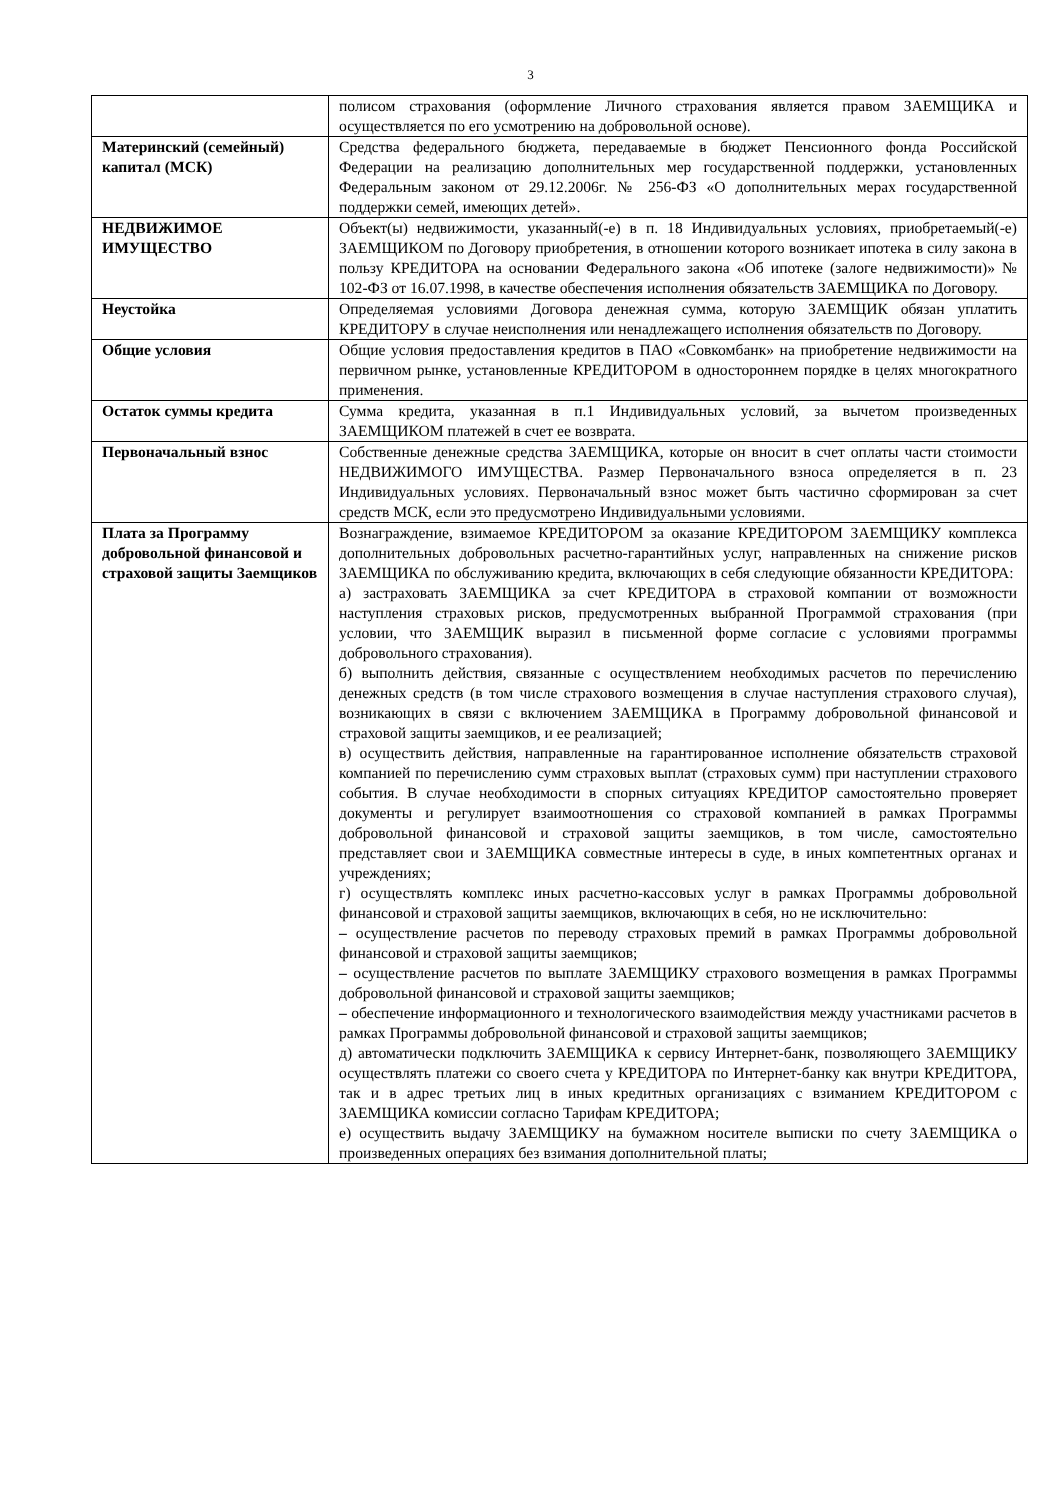3
| | полисом страхования (оформление Личного страхования является правом ЗАЕМЩИКА и осуществляется по его усмотрению на добровольной основе). |
| Материнский (семейный) капитал (МСК) | Средства федерального бюджета, передаваемые в бюджет Пенсионного фонда Российской Федерации на реализацию дополнительных мер государственной поддержки, установленных Федеральным законом от 29.12.2006г. № 256-ФЗ «О дополнительных мерах государственной поддержки семей, имеющих детей». |
| НЕДВИЖИМОЕ ИМУЩЕСТВО | Объект(ы) недвижимости, указанный(-е) в п. 18 Индивидуальных условиях, приобретаемый(-е) ЗАЕМЩИКОМ по Договору приобретения, в отношении которого возникает ипотека в силу закона в пользу КРЕДИТОРА на основании Федерального закона «Об ипотеке (залоге недвижимости)» № 102-ФЗ от 16.07.1998, в качестве обеспечения исполнения обязательств ЗАЕМЩИКА по Договору. |
| Неустойка | Определяемая условиями Договора денежная сумма, которую ЗАЕМЩИК обязан уплатить КРЕДИТОРУ в случае неисполнения или ненадлежащего исполнения обязательств по Договору. |
| Общие условия | Общие условия предоставления кредитов в ПАО «Совкомбанк» на приобретение недвижимости на первичном рынке, установленные КРЕДИТОРОМ в одностороннем порядке в целях многократного применения. |
| Остаток суммы кредита | Сумма кредита, указанная в п.1 Индивидуальных условий, за вычетом произведенных ЗАЕМЩИКОМ платежей в счет ее возврата. |
| Первоначальный взнос | Собственные денежные средства ЗАЕМЩИКА, которые он вносит в счет оплаты части стоимости НЕДВИЖИМОГО ИМУЩЕСТВА. Размер Первоначального взноса определяется в п. 23 Индивидуальных условиях. Первоначальный взнос может быть частично сформирован за счет средств МСК, если это предусмотрено Индивидуальными условиями. |
| Плата за Программу добровольной финансовой и страховой защиты Заемщиков | Вознаграждение, взимаемое КРЕДИТОРОМ за оказание КРЕДИТОРОМ ЗАЕМЩИКУ комплекса дополнительных добровольных расчетно-гарантийных услуг, направленных на снижение рисков ЗАЕМЩИКА по обслуживанию кредита, включающих в себя следующие обязанности КРЕДИТОРА: а) застраховать ЗАЕМЩИКА за счет КРЕДИТОРА в страховой компании от возможности наступления страховых рисков, предусмотренных выбранной Программой страхования (при условии, что ЗАЕМЩИК выразил в письменной форме согласие с условиями программы добровольного страхования). б) выполнить действия, связанные с осуществлением необходимых расчетов по перечислению денежных средств (в том числе страхового возмещения в случае наступления страхового случая), возникающих в связи с включением ЗАЕМЩИКА в Программу добровольной финансовой и страховой защиты заемщиков, и ее реализацией; в) осуществить действия, направленные на гарантированное исполнение обязательств страховой компанией по перечислению сумм страховых выплат (страховых сумм) при наступлении страхового события. В случае необходимости в спорных ситуациях КРЕДИТОР самостоятельно проверяет документы и регулирует взаимоотношения со страховой компанией в рамках Программы добровольной финансовой и страховой защиты заемщиков, в том числе, самостоятельно представляет свои и ЗАЕМЩИКА совместные интересы в суде, в иных компетентных органах и учреждениях; г) осуществлять комплекс иных расчетно-кассовых услуг в рамках Программы добровольной финансовой и страховой защиты заемщиков, включающих в себя, но не исключительно: – осуществление расчетов по переводу страховых премий в рамках Программы добровольной финансовой и страховой защиты заемщиков; – осуществление расчетов по выплате ЗАЕМЩИКУ страхового возмещения в рамках Программы добровольной финансовой и страховой защиты заемщиков; – обеспечение информационного и технологического взаимодействия между участниками расчетов в рамках Программы добровольной финансовой и страховой защиты заемщиков; д) автоматически подключить ЗАЕМЩИКА к сервису Интернет-банк, позволяющего ЗАЕМЩИКУ осуществлять платежи со своего счета у КРЕДИТОРА по Интернет-банку как внутри КРЕДИТОРА, так и в адрес третьих лиц в иных кредитных организациях с взиманием КРЕДИТОРОМ с ЗАЕМЩИКА комиссии согласно Тарифам КРЕДИТОРА; е) осуществить выдачу ЗАЕМЩИКУ на бумажном носителе выписки по счету ЗАЕМЩИКА о произведенных операциях без взимания дополнительной платы; |